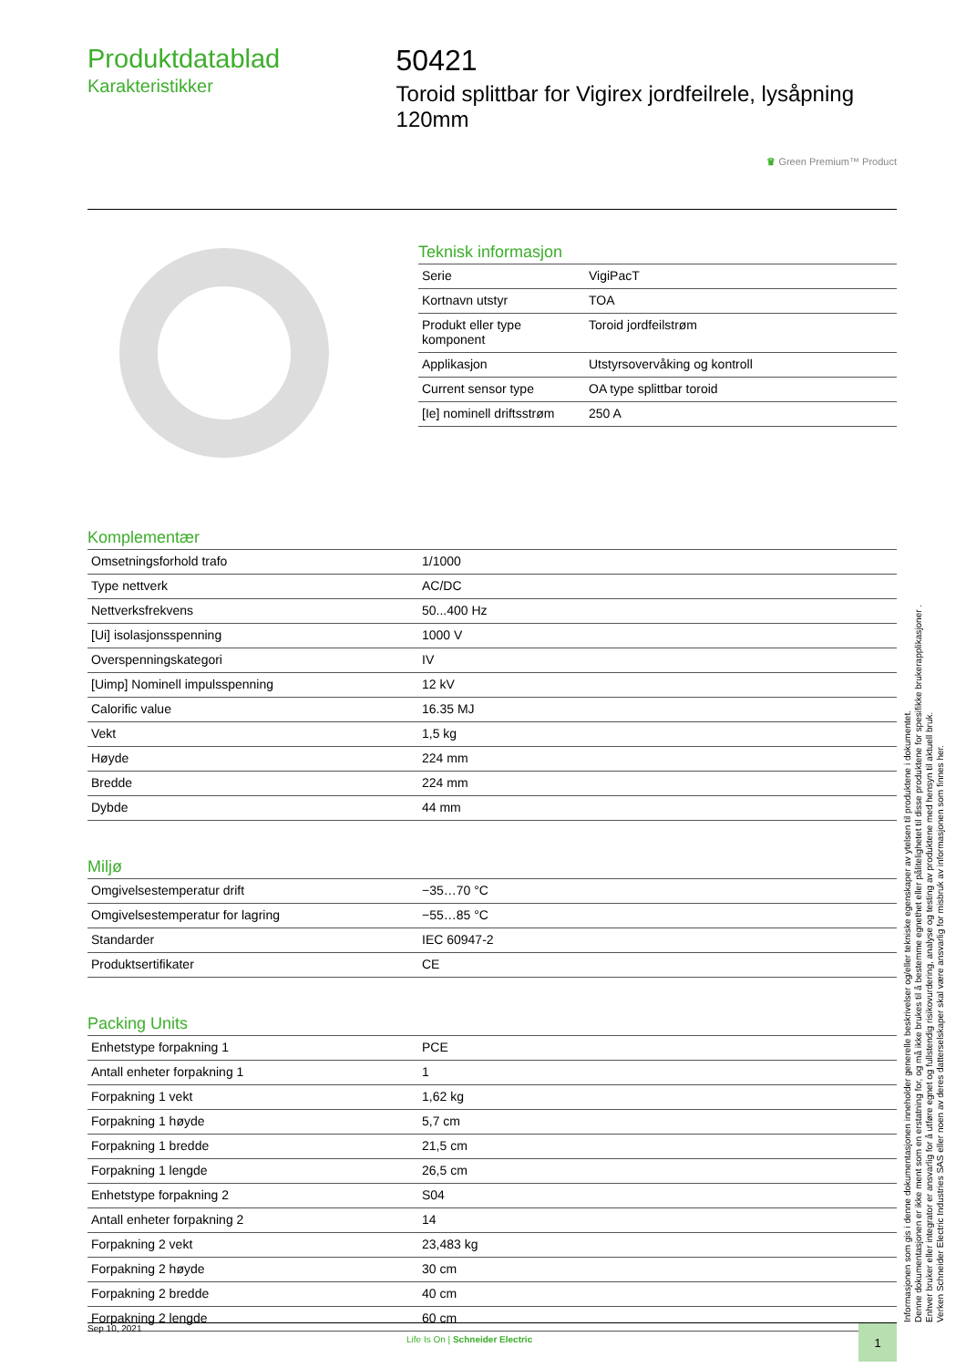Produktdatablad
Karakteristikker
50421
Toroid splittbar for Vigirex jordfeilrele, lysåpning 120mm
♛ Green Premium™ Product
Teknisk informasjon
| Serie | VigiPacT |
| Kortnavn utstyr | TOA |
| Produkt eller type komponent | Toroid jordfeilstrøm |
| Applikasjon | Utstyrsovervåking og kontroll |
| Current sensor type | OA type splittbar toroid |
| [Ie] nominell driftsstrøm | 250 A |
Komplementær
| Omsetningsforhold trafo | 1/1000 |
| Type nettverk | AC/DC |
| Nettverksfrekvens | 50...400 Hz |
| [Ui] isolasjonsspenning | 1000 V |
| Overspenningskategori | IV |
| [Uimp] Nominell impulsspenning | 12 kV |
| Calorific value | 16.35 MJ |
| Vekt | 1,5 kg |
| Høyde | 224 mm |
| Bredde | 224 mm |
| Dybde | 44 mm |
Miljø
| Omgivelsestemperatur drift | −35…70 °C |
| Omgivelsestemperatur for lagring | −55…85 °C |
| Standarder | IEC 60947-2 |
| Produktsertifikater | CE |
Packing Units
| Enhetstype forpakning 1 | PCE |
| Antall enheter forpakning 1 | 1 |
| Forpakning 1 vekt | 1,62 kg |
| Forpakning 1 høyde | 5,7 cm |
| Forpakning 1 bredde | 21,5 cm |
| Forpakning 1 lengde | 26,5 cm |
| Enhetstype forpakning 2 | S04 |
| Antall enheter forpakning 2 | 14 |
| Forpakning 2 vekt | 23,483 kg |
| Forpakning 2 høyde | 30 cm |
| Forpakning 2 bredde | 40 cm |
| Forpakning 2 lengde | 60 cm |
Informasjonen som gis i denne dokumentasjonen inneholder generelle beskrivelser og/eller tekniske egenskaper av ytelsen til produktene i dokumentet.
Denne dokumentasjonen er ikke ment som en erstatning for, og må ikke brukes til å bestemme egnethet eller pålitelighetet til disse produktene for spesifikke brukerapplikasjoner .
Enhver bruker eller integrator er ansvarlig for å utføre egnet og fullstendig risikovurdering, analyse og testing av produktene med hensyn til aktuell bruk.
Verken Schneider Electric Industries SAS eller noen av deres datterselskaper skal være ansvarlig for misbruk av informasjonen som finnes her.
Sep 10, 2021
Life Is On | Schneider Electric
1